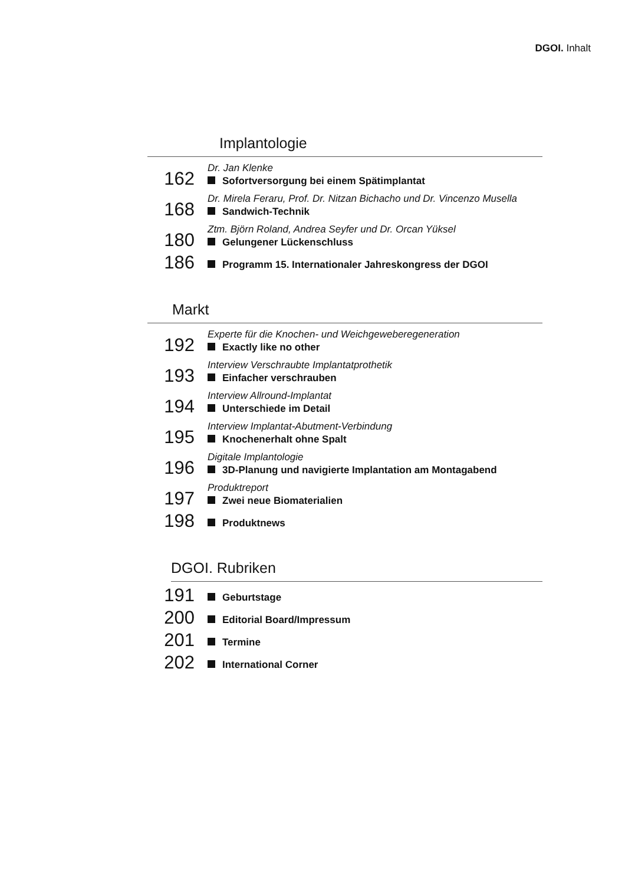DGOI. Inhalt
Implantologie
162
Dr. Jan Klenke
Sofortversorgung bei einem Spätimplantat
168
Dr. Mirela Feraru, Prof. Dr. Nitzan Bichacho und Dr. Vincenzo Musella
Sandwich-Technik
180
Ztm. Björn Roland, Andrea Seyfer und Dr. Orcan Yüksel
Gelungener Lückenschluss
186
Programm 15. Internationaler Jahreskongress der DGOI
Markt
192
Experte für die Knochen- und Weichgeweberegeneration
Exactly like no other
193
Interview Verschraubte Implantatprothetik
Einfacher verschrauben
194
Interview Allround-Implantat
Unterschiede im Detail
195
Interview Implantat-Abutment-Verbindung
Knochenerhalt ohne Spalt
196
Digitale Implantologie
3D-Planung und navigierte Implantation am Montagabend
197
Produktreport
Zwei neue Biomaterialien
198
Produktnews
DGOI. Rubriken
191
Geburtstage
200
Editorial Board/Impressum
201
Termine
202
International Corner